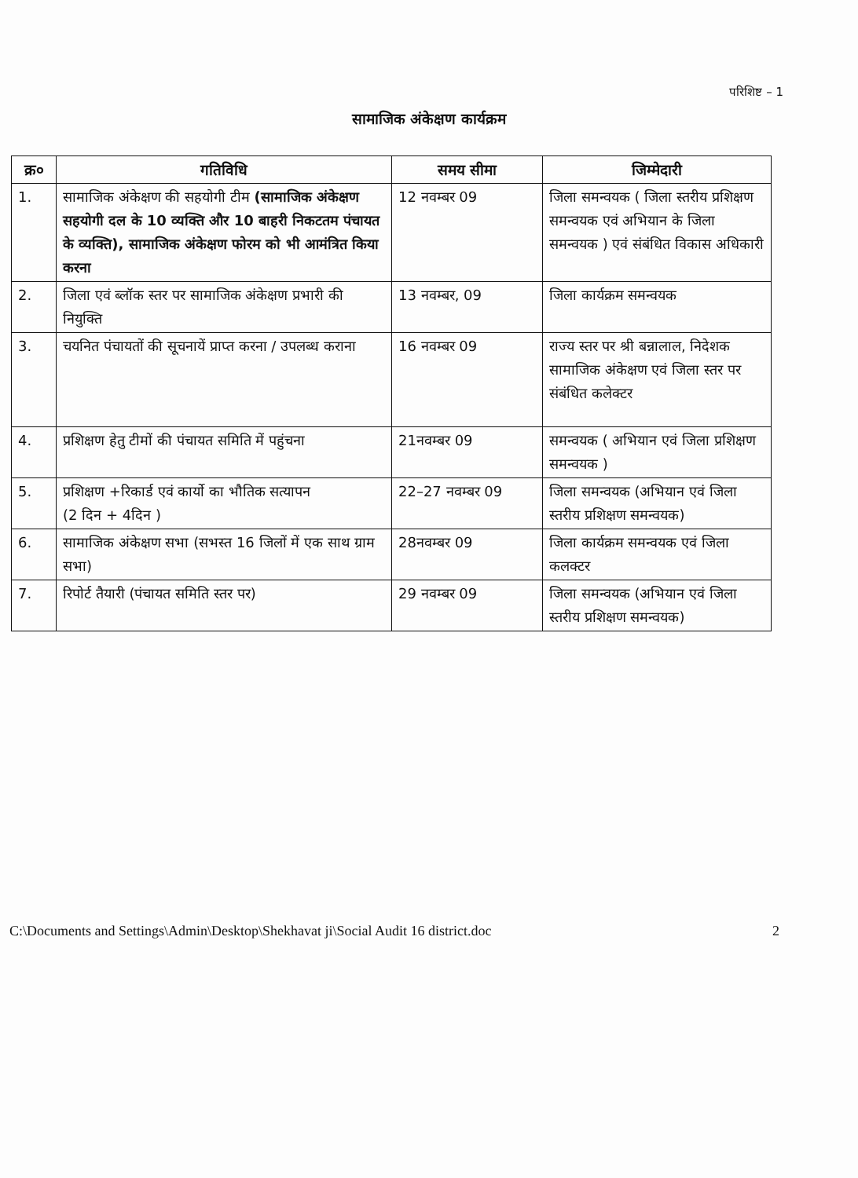परिशिष्ट – 1
सामाजिक अंकेक्षण कार्यक्रम
| क्र० | गतिविधि | समय सीमा | जिम्मेदारी |
| --- | --- | --- | --- |
| 1. | सामाजिक अंकेक्षण की सहयोगी टीम (सामाजिक अंकेक्षण सहयोगी दल के 10 व्यक्ति और 10 बाहरी निकटतम पंचायत के व्यक्ति), सामाजिक अंकेक्षण फोरम को भी आमंत्रित किया करना | 12 नवम्बर 09 | जिला समन्वयक ( जिला स्तरीय प्रशिक्षण समन्वयक एवं अभियान के जिला समन्वयक ) एवं संबंधित विकास अधिकारी |
| 2. | जिला एवं ब्लॉक स्तर पर सामाजिक अंकेक्षण प्रभारी की नियुक्ति | 13 नवम्बर, 09 | जिला कार्यक्रम समन्वयक |
| 3. | चयनित पंचायतों की सूचनायें प्राप्त करना / उपलब्ध कराना | 16 नवम्बर 09 | राज्य स्तर पर श्री बन्नालाल, निदेशक सामाजिक अंकेक्षण एवं जिला स्तर पर संबंधित कलेक्टर |
| 4. | प्रशिक्षण हेतु टीमों की पंचायत समिति में पहुंचना | 21नवम्बर 09 | समन्वयक ( अभियान एवं जिला प्रशिक्षण समन्वयक ) |
| 5. | प्रशिक्षण +रिकार्ड एवं कार्यो का भौतिक सत्यापन (2 दिन + 4दिन ) | 22–27 नवम्बर 09 | जिला समन्वयक (अभियान एवं जिला स्तरीय प्रशिक्षण समन्वयक) |
| 6. | सामाजिक अंकेक्षण सभा (सभस्त 16 जिलों में एक साथ ग्राम सभा) | 28नवम्बर 09 | जिला कार्यक्रम समन्वयक एवं जिला कलक्टर |
| 7. | रिपोर्ट तैयारी (पंचायत समिति स्तर पर) | 29 नवम्बर 09 | जिला समन्वयक (अभियान एवं जिला स्तरीय प्रशिक्षण समन्वयक) |
C:\Documents and Settings\Admin\Desktop\Shekhavat ji\Social Audit 16 district.doc 2